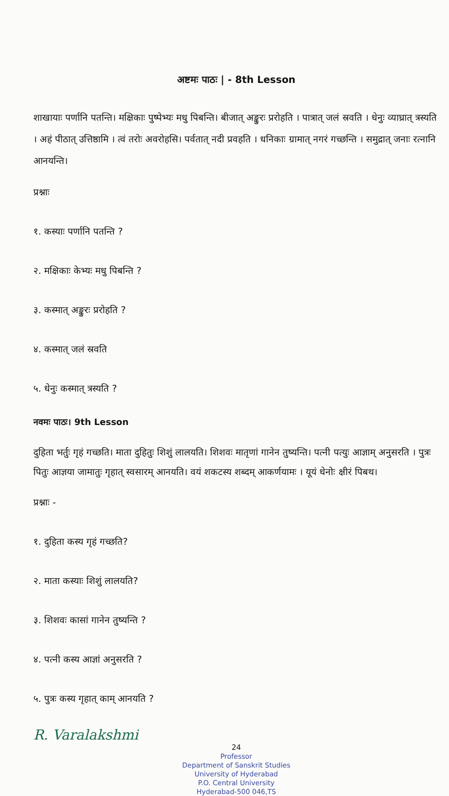अष्टमः पाठः | - 8th Lesson
शाखायाः पर्णानि पतन्ति। मक्षिकाः पुष्पेभ्यः मधु पिबन्ति। बीजात् अङ्कुरः प्ररोहति । पात्रात् जलं स्रवति । धेनुः व्याघ्रात् त्रस्यति । अहं पीठात् उत्तिष्ठामि । त्वं तरोः अवरोहसि। पर्वतात् नदी प्रवहति । धनिकाः ग्रामात् नगरं गच्छन्ति । समुद्रात् जनाः रत्नानि आनयन्ति।
प्रश्नाः
१. कस्याः पर्णानि पतन्ति ?
२. मक्षिकाः केभ्यः मधु पिबन्ति ?
३. कस्मात् अङ्कुरः प्ररोहति ?
४. कस्मात् जलं स्रवति
५. धेनुः कस्मात् त्रस्यति ?
नवमः पाठः। 9th Lesson
दुहिता भर्तुः गृहं गच्छति। माता दुहितुः शिशुं लालयति। शिशवः मातृणां गानेन तुष्यन्ति। पत्नी पत्युः आज्ञाम् अनुसरति । पुत्रः पितुः आज्ञया जामातुः गृहात् स्वसारम् आनयति। वयं शकटस्य शब्दम् आकर्णयामः । यूयं धेनोः क्षीरं पिबथ।
प्रश्नाः -
१. दुहिता कस्य गृहं गच्छति?
२. माता कस्याः शिशुं लालयति?
३. शिशवः कासां गानेन तुष्यन्ति ?
४. पत्नी कस्य आज्ञां अनुसरति ?
५. पुत्रः कस्य गृहात् काम् आनयति ?
R. Varalakshmi
24
Professor
Department of Sanskrit Studies
University of Hyderabad
P.O. Central University
Hyderabad-500 046,TS